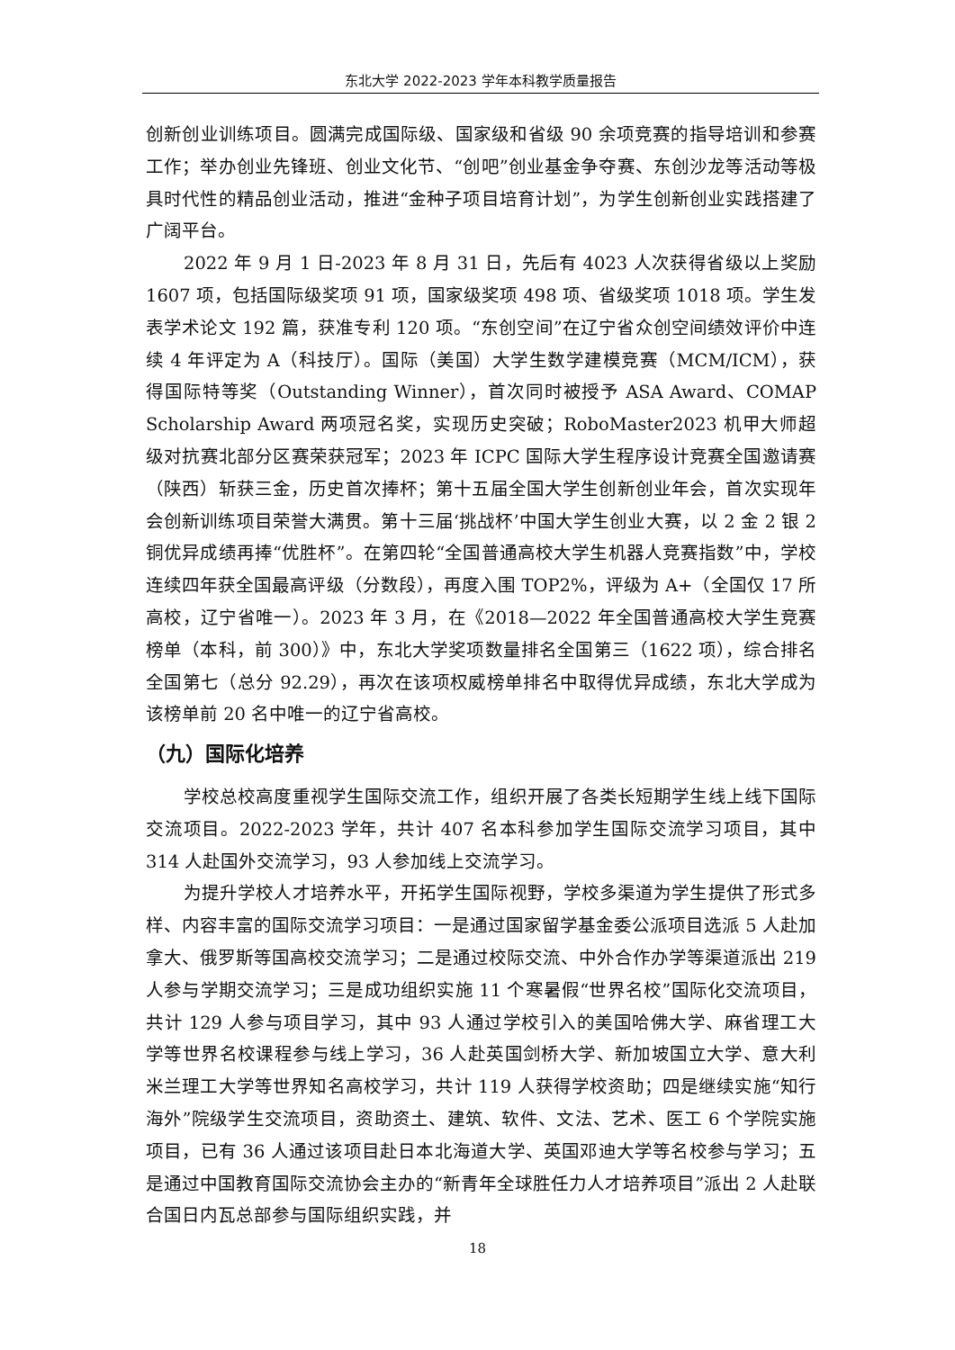东北大学 2022-2023 学年本科教学质量报告
创新创业训练项目。圆满完成国际级、国家级和省级 90 余项竞赛的指导培训和参赛工作；举办创业先锋班、创业文化节、“创吧”创业基金争夺赛、东创沙龙等活动等极具时代性的精品创业活动，推进“金种子项目培育计划”，为学生创新创业实践搭建了广阔平台。
2022 年 9 月 1 日-2023 年 8 月 31 日，先后有 4023 人次获得省级以上奖励 1607 项，包括国际级奖项 91 项，国家级奖项 498 项、省级奖项 1018 项。学生发表学术论文 192 篇，获准专利 120 项。“东创空间”在辽宁省众创空间绩效评价中连续 4 年评定为 A（科技厅）。国际（美国）大学生数学建模竞赛（MCM/ICM），获得国际特等奖（Outstanding Winner），首次同时被授予 ASA Award、COMAP Scholarship Award 两项冠名奖，实现历史突破；RoboMaster2023 机甲大师超级对抗赛北部分区赛荣获冠军；2023 年 ICPC 国际大学生程序设计竞赛全国邀请赛（陕西）斩获三金，历史首次捧杯；第十五届全国大学生创新创业年会，首次实现年会创新训练项目荣誉大满贯。第十三届‘挑战杯’中国大学生创业大赛，以 2 金 2 银 2 铜优异成绩再捧“优胜杯”。在第四轮“全国普通高校大学生机器人竞赛指数”中，学校连续四年获全国最高评级（分数段），再度入围 TOP2%，评级为 A+（全国仅 17 所高校，辽宁省唯一）。2023 年 3 月，在《2018—2022 年全国普通高校大学生竞赛榜单（本科，前 300）》中，东北大学奖项数量排名全国第三（1622 项），综合排名全国第七（总分 92.29），再次在该项权威榜单排名中取得优异成绩，东北大学成为该榜单前 20 名中唯一的辽宁省高校。
（九）国际化培养
学校总校高度重视学生国际交流工作，组织开展了各类长短期学生线上线下国际交流项目。2022-2023 学年，共计 407 名本科参加学生国际交流学习项目，其中 314 人赴国外交流学习，93 人参加线上交流学习。
为提升学校人才培养水平，开拓学生国际视野，学校多渠道为学生提供了形式多样、内容丰富的国际交流学习项目：一是通过国家留学基金委公派项目选派 5 人赴加拿大、俄罗斯等国高校交流学习；二是通过校际交流、中外合作办学等渠道派出 219 人参与学期交流学习；三是成功组织实施 11 个寒暑假“世界名校”国际化交流项目，共计 129 人参与项目学习，其中 93 人通过学校引入的美国哈佛大学、麻省理工大学等世界名校课程参与线上学习，36 人赴英国剑桥大学、新加坡国立大学、意大利米兰理工大学等世界知名高校学习，共计 119 人获得学校资助；四是继续实施“知行海外”院级学生交流项目，资助资土、建筑、软件、文法、艺术、医工 6 个学院实施项目，已有 36 人通过该项目赴日本北海道大学、英国邓迪大学等名校参与学习；五是通过中国教育国际交流协会主办的“新青年全球胜任力人才培养项目”派出 2 人赴联合国日内瓦总部参与国际组织实践，并
18